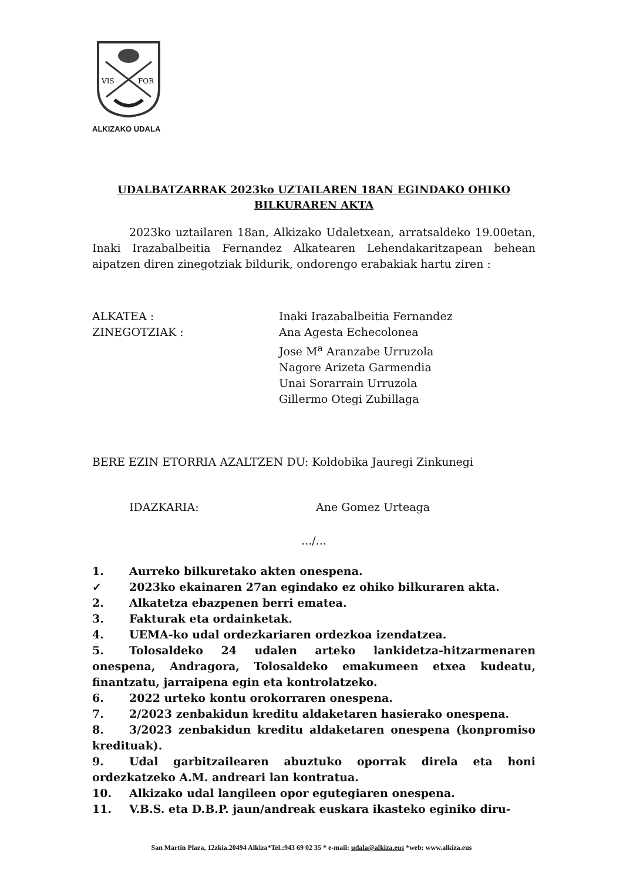VIS
FOR
ALKIZAKO UDALA
UDALBATZARRAK 2023ko UZTAILAREN 18AN EGINDAKO OHIKO BILKURAREN AKTA
2023ko uztailaren 18an, Alkizako Udaletxean, arratsaldeko 19.00etan, Inaki Irazabalbeitia Fernandez Alkatearen Lehendakaritzapean behean aipatzen diren zinegotziak bildurik, ondorengo erabakiak hartu ziren :
ALKATEA : Inaki Irazabalbeitia Fernandez
ZINEGOTZIAK : Ana Agesta Echecolonea
Jose M<sup>a</sup> Aranzabe Urruzola
Nagore Arizeta Garmendia
Unai Sorarrain Urruzola
Gillermo Otegi Zubillaga
BERE EZIN ETORRIA AZALTZEN DU: Koldobika Jauregi Zinkunegi
IDAZKARIA: Ane Gomez Urteaga
.../...
1. Aurreko bilkuretako akten onespena.
✓ 2023ko ekainaren 27an egindako ez ohiko bilkuraren akta.
2. Alkatetza ebazpenen berri ematea.
3. Fakturak eta ordainketak.
4. UEMA-ko udal ordezkariaren ordezkoa izendatzea.
5. Tolosaldeko 24 udalen arteko lankidetza-hitzarmenaren onespena, Andragora, Tolosaldeko emakumeen etxea kudeatu, finantzatu, jarraipena egin eta kontrolatzeko.
6. 2022 urteko kontu orokorraren onespena.
7. 2/2023 zenbakidun kreditu aldaketaren hasierako onespena.
8. 3/2023 zenbakidun kreditu aldaketaren onespena (konpromiso kredituak).
9. Udal garbitzailearen abuztuko oporrak direla eta honi ordezkatzeko A.M. andreari lan kontratua.
10. Alkizako udal langileen opor egutegiaren onespena.
11. V.B.S. eta D.B.P. jaun/andreak euskara ikasteko eginiko diru-
San Martin Plaza, 12zkia.20494 Alkiza*Tel.:943 69 02 35 * e-mail: udala@alkiza.eus *web: www.alkiza.eus